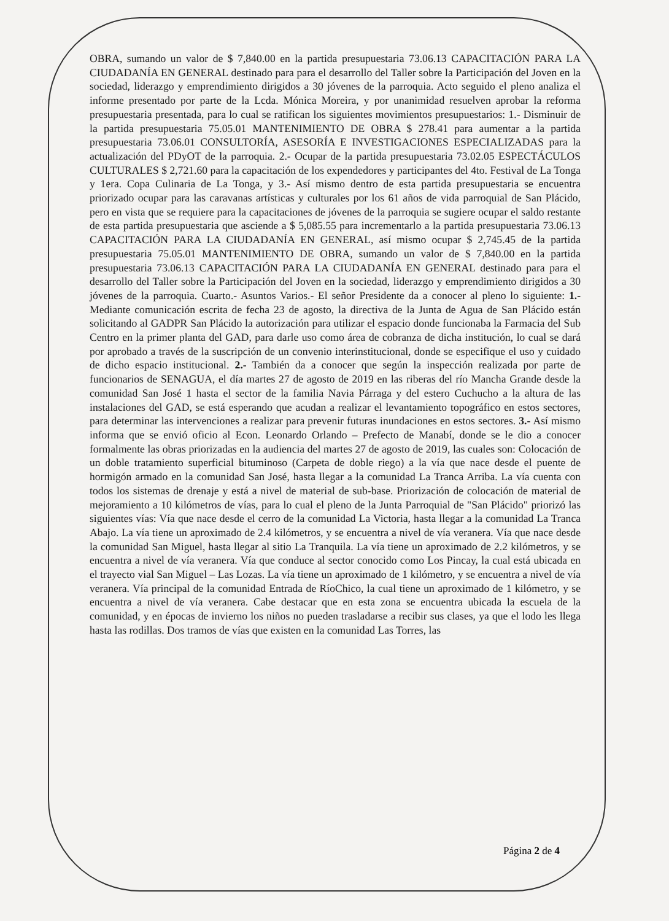OBRA, sumando un valor de $ 7,840.00 en la partida presupuestaria 73.06.13 CAPACITACIÓN PARA LA CIUDADANÍA EN GENERAL destinado para para el desarrollo del Taller sobre la Participación del Joven en la sociedad, liderazgo y emprendimiento dirigidos a 30 jóvenes de la parroquia. Acto seguido el pleno analiza el informe presentado por parte de la Lcda. Mónica Moreira, y por unanimidad resuelven aprobar la reforma presupuestaria presentada, para lo cual se ratifican los siguientes movimientos presupuestarios: 1.- Disminuir de la partida presupuestaria 75.05.01 MANTENIMIENTO DE OBRA $ 278.41 para aumentar a la partida presupuestaria 73.06.01 CONSULTORÍA, ASESORÍA E INVESTIGACIONES ESPECIALIZADAS para la actualización del PDyOT de la parroquia. 2.- Ocupar de la partida presupuestaria 73.02.05 ESPECTÁCULOS CULTURALES $ 2,721.60 para la capacitación de los expendedores y participantes del 4to. Festival de La Tonga y 1era. Copa Culinaria de La Tonga, y 3.- Así mismo dentro de esta partida presupuestaria se encuentra priorizado ocupar para las caravanas artísticas y culturales por los 61 años de vida parroquial de San Plácido, pero en vista que se requiere para la capacitaciones de jóvenes de la parroquia se sugiere ocupar el saldo restante de esta partida presupuestaria que asciende a $ 5,085.55 para incrementarlo a la partida presupuestaria 73.06.13 CAPACITACIÓN PARA LA CIUDADANÍA EN GENERAL, así mismo ocupar $ 2,745.45 de la partida presupuestaria 75.05.01 MANTENIMIENTO DE OBRA, sumando un valor de $ 7,840.00 en la partida presupuestaria 73.06.13 CAPACITACIÓN PARA LA CIUDADANÍA EN GENERAL destinado para para el desarrollo del Taller sobre la Participación del Joven en la sociedad, liderazgo y emprendimiento dirigidos a 30 jóvenes de la parroquia. Cuarto.- Asuntos Varios.- El señor Presidente da a conocer al pleno lo siguiente: 1.- Mediante comunicación escrita de fecha 23 de agosto, la directiva de la Junta de Agua de San Plácido están solicitando al GADPR San Plácido la autorización para utilizar el espacio donde funcionaba la Farmacia del Sub Centro en la primer planta del GAD, para darle uso como área de cobranza de dicha institución, lo cual se dará por aprobado a través de la suscripción de un convenio interinstitucional, donde se especifique el uso y cuidado de dicho espacio institucional. 2.- También da a conocer que según la inspección realizada por parte de funcionarios de SENAGUA, el día martes 27 de agosto de 2019 en las riberas del río Mancha Grande desde la comunidad San José 1 hasta el sector de la familia Navia Párraga y del estero Cuchucho a la altura de las instalaciones del GAD, se está esperando que acudan a realizar el levantamiento topográfico en estos sectores, para determinar las intervenciones a realizar para prevenir futuras inundaciones en estos sectores. 3.- Así mismo informa que se envió oficio al Econ. Leonardo Orlando – Prefecto de Manabí, donde se le dio a conocer formalmente las obras priorizadas en la audiencia del martes 27 de agosto de 2019, las cuales son: Colocación de un doble tratamiento superficial bituminoso (Carpeta de doble riego) a la vía que nace desde el puente de hormigón armado en la comunidad San José, hasta llegar a la comunidad La Tranca Arriba. La vía cuenta con todos los sistemas de drenaje y está a nivel de material de sub-base. Priorización de colocación de material de mejoramiento a 10 kilómetros de vías, para lo cual el pleno de la Junta Parroquial de "San Plácido" priorizó las siguientes vías: Vía que nace desde el cerro de la comunidad La Victoria, hasta llegar a la comunidad La Tranca Abajo. La vía tiene un aproximado de 2.4 kilómetros, y se encuentra a nivel de vía veranera. Vía que nace desde la comunidad San Miguel, hasta llegar al sitio La Tranquila. La vía tiene un aproximado de 2.2 kilómetros, y se encuentra a nivel de vía veranera. Vía que conduce al sector conocido como Los Pincay, la cual está ubicada en el trayecto vial San Miguel – Las Lozas. La vía tiene un aproximado de 1 kilómetro, y se encuentra a nivel de vía veranera. Vía principal de la comunidad Entrada de RíoChico, la cual tiene un aproximado de 1 kilómetro, y se encuentra a nivel de vía veranera. Cabe destacar que en esta zona se encuentra ubicada la escuela de la comunidad, y en épocas de invierno los niños no pueden trasladarse a recibir sus clases, ya que el lodo les llega hasta las rodillas. Dos tramos de vías que existen en la comunidad Las Torres, las
Página 2 de 4